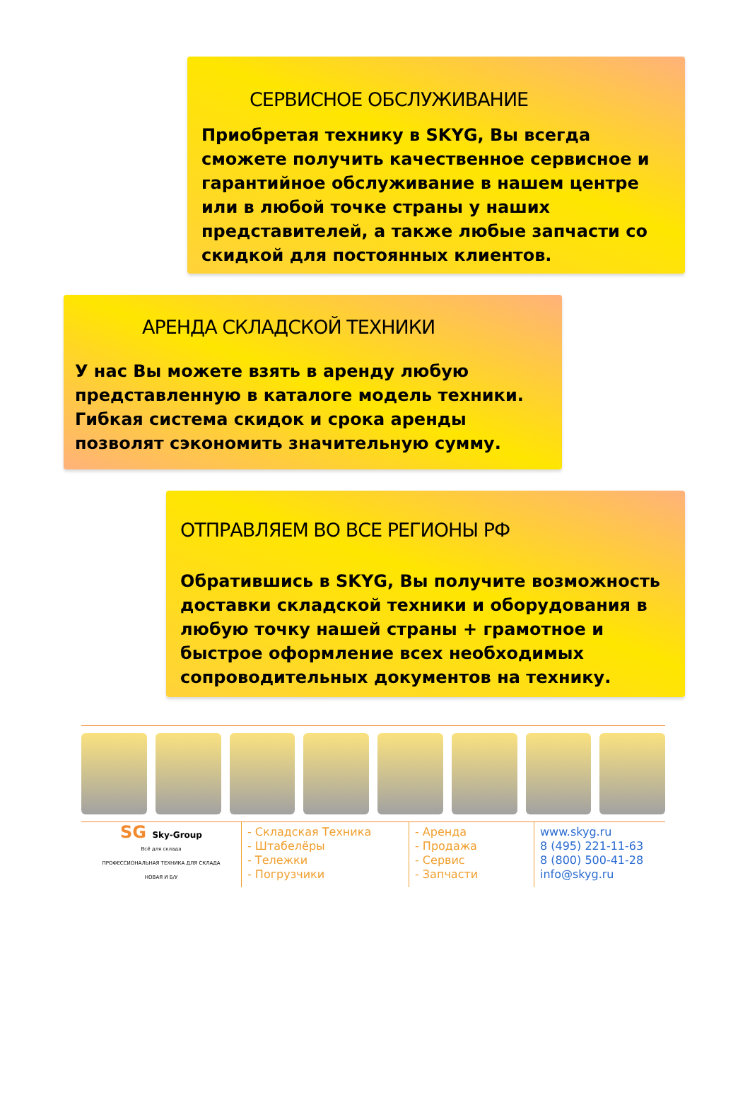СЕРВИСНОЕ ОБСЛУЖИВАНИЕ
Приобретая технику в SKYG, Вы всегда сможете получить качественное сервисное и гарантийное обслуживание в нашем центре или в любой точке страны у наших представителей, а также любые запчасти со скидкой для постоянных клиентов.
АРЕНДА СКЛАДСКОЙ ТЕХНИКИ
У нас Вы можете взять в аренду любую представленную в каталоге модель техники. Гибкая система скидок и срока аренды позволят сэкономить значительную сумму.
ОТПРАВЛЯЕМ ВО ВСЕ РЕГИОНЫ РФ
Обратившись в SKYG, Вы получите возможность доставки складской техники и оборудования в любую точку нашей страны + грамотное и быстрое оформление всех необходимых сопроводительных документов на технику.
SG Sky-Group
Всё для склада
ПРОФЕССИОНАЛЬНАЯ ТЕХНИКА ДЛЯ СКЛАДА
НОВАЯ И Б/У
- Складская Техника
- Штабелёры
- Тележки
- Погрузчики
- Аренда
- Продажа
- Сервис
- Запчасти
www.skyg.ru
8 (495) 221-11-63
8 (800) 500-41-28
info@skyg.ru